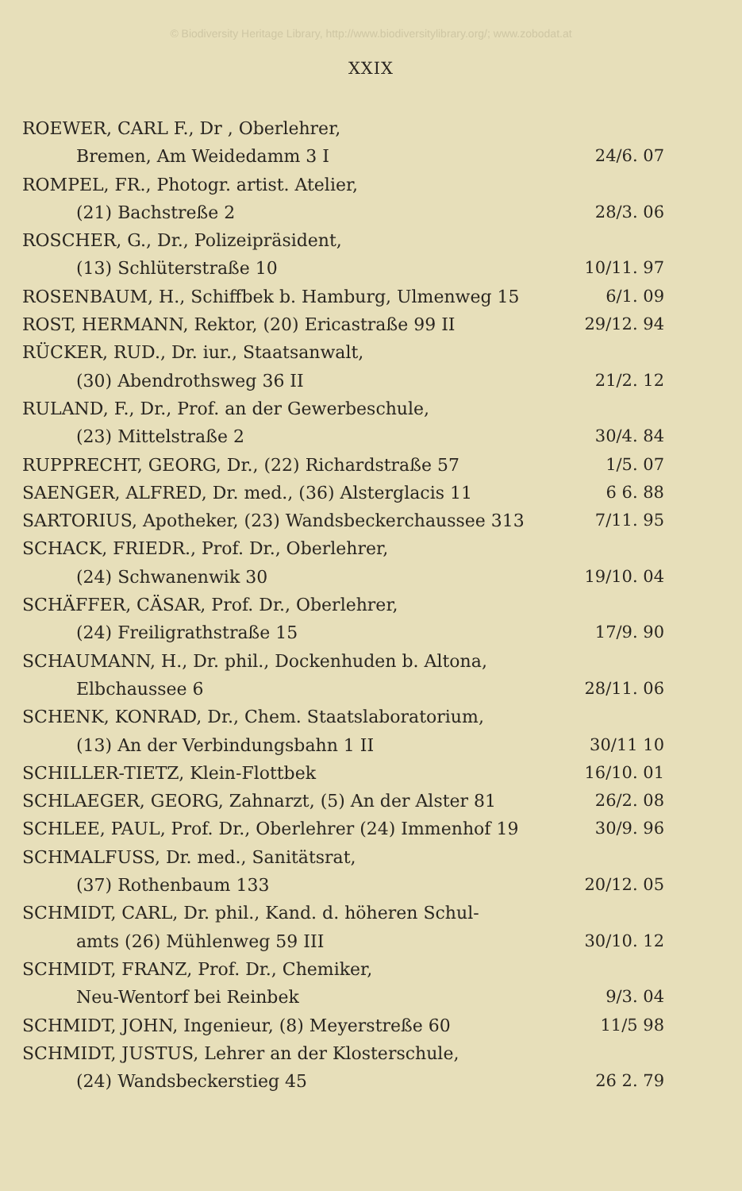© Biodiversity Heritage Library, http://www.biodiversitylibrary.org/; www.zobodat.at
XXIX
ROEWER, CARL F., Dr , Oberlehrer,
Bremen, Am Weidedamm 3 I 24/6. 07
ROMPEL, FR., Photogr. artist. Atelier,
(21) Bachstreße 2 28/3. 06
ROSCHER, G., Dr., Polizeipräsident,
(13) Schlüterstraße 10 10/11. 97
ROSENBAUM, H., Schiffbek b. Hamburg, Ulmenweg 15 6/1. 09
ROST, HERMANN, Rektor, (20) Ericastraße 99 II 29/12. 94
RÜCKER, RUD., Dr. iur., Staatsanwalt,
(30) Abendrothsweg 36 II 21/2. 12
RULAND, F., Dr., Prof. an der Gewerbeschule,
(23) Mittelstraße 2 30/4. 84
RUPPRECHT, GEORG, Dr., (22) Richardstraße 57 1/5. 07
SAENGER, ALFRED, Dr. med., (36) Alsterglacis 11 6 6. 88
SARTORIUS, Apotheker, (23) Wandsbeckerchaussee 313 7/11. 95
SCHACK, FRIEDR., Prof. Dr., Oberlehrer,
(24) Schwanenwik 30 19/10. 04
SCHÄFFER, CÄSAR, Prof. Dr., Oberlehrer,
(24) Freiligrathstraße 15 17/9. 90
SCHAUMANN, H., Dr. phil., Dockenhuden b. Altona,
Elbchaussee 6 28/11. 06
SCHENK, KONRAD, Dr., Chem. Staatslaboratorium,
(13) An der Verbindungsbahn 1 II 30/11 10
SCHILLER-TIETZ, Klein-Flottbek 16/10. 01
SCHLAEGER, GEORG, Zahnarzt, (5) An der Alster 81 26/2. 08
SCHLEE, PAUL, Prof. Dr., Oberlehrer (24) Immenhof 19 30/9. 96
SCHMALFUSS, Dr. med., Sanitätsrat,
(37) Rothenbaum 133 20/12. 05
SCHMIDT, CARL, Dr. phil., Kand. d. höheren Schul-
amts (26) Mühlenweg 59 III 30/10. 12
SCHMIDT, FRANZ, Prof. Dr., Chemiker,
Neu-Wentorf bei Reinbek 9/3. 04
SCHMIDT, JOHN, Ingenieur, (8) Meyerstreße 60 11/5 98
SCHMIDT, JUSTUS, Lehrer an der Klosterschule,
(24) Wandsbeckerstieg 45 26 2. 79